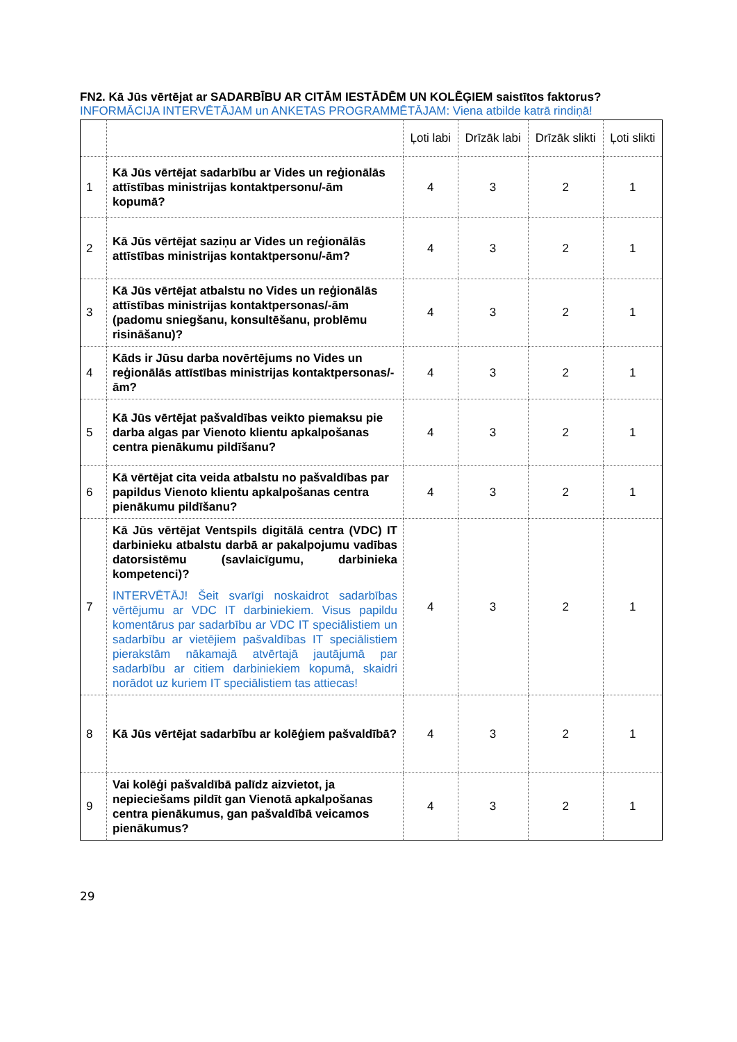FN2. Kā Jūs vērtējat ar SADARBĪBU AR CITĀM IESTĀDĒM UN KOLĒĢIEM saistītos faktorus?
INFORMĀCIJA INTERVĒTĀJAM un ANKETAS PROGRAMMĒTĀJAM: Viena atbilde katrā rindiņā!
| | | Ļoti labi | Drīzāk labi | Drīzāk slikti | Ļoti slikti |
| --- | --- | --- | --- | --- | --- |
| 1 | Kā Jūs vērtējat sadarbību ar Vides un reģionālās attīstības ministrijas kontaktpersonu/-ām kopumā? | 4 | 3 | 2 | 1 |
| 2 | Kā Jūs vērtējat saziņu ar Vides un reģionālās attīstības ministrijas kontaktpersonu/-ām? | 4 | 3 | 2 | 1 |
| 3 | Kā Jūs vērtējat atbalstu no Vides un reģionālās attīstības ministrijas kontaktpersonas/-ām (padomu sniegšanu, konsultēšanu, problēmu risināšanu)? | 4 | 3 | 2 | 1 |
| 4 | Kāds ir Jūsu darba novērtējums no Vides un reģionālās attīstības ministrijas kontaktpersonas/-ām? | 4 | 3 | 2 | 1 |
| 5 | Kā Jūs vērtējat pašvaldības veikto piemaksu pie darba algas par Vienoto klientu apkalpošanas centra pienākumu pildīšanu? | 4 | 3 | 2 | 1 |
| 6 | Kā vērtējat cita veida atbalstu no pašvaldības par papildus Vienoto klientu apkalpošanas centra pienākumu pildīšanu? | 4 | 3 | 2 | 1 |
| 7 | Kā Jūs vērtējat Ventspils digitālā centra (VDC) IT darbinieku atbalstu darbā ar pakalpojumu vadības datorsistēmu (savlaicīgumu, darbinieka kompetenci)? INTERVĒTĀJ! Šeit svarīgi noskaidrot sadarbības vērtējumu ar VDC IT darbiniekiem. Visus papildu komentārus par sadarbību ar VDC IT speciālistiem un sadarbību ar vietējiem pašvaldības IT speciālistiem pierakstām nākamajā atvērtajā jautājumā par sadarbību ar citiem darbiniekiem kopumā, skaidri norādot uz kuriem IT speciālistiem tas attiecas! | 4 | 3 | 2 | 1 |
| 8 | Kā Jūs vērtējat sadarbību ar kolēģiem pašvaldībā? | 4 | 3 | 2 | 1 |
| 9 | Vai kolēģi pašvaldībā palīdz aizvietot, ja nepieciešams pildīt gan Vienotā apkalpošanas centra pienākumus, gan pašvaldībā veicamos pienākumus? | 4 | 3 | 2 | 1 |
29